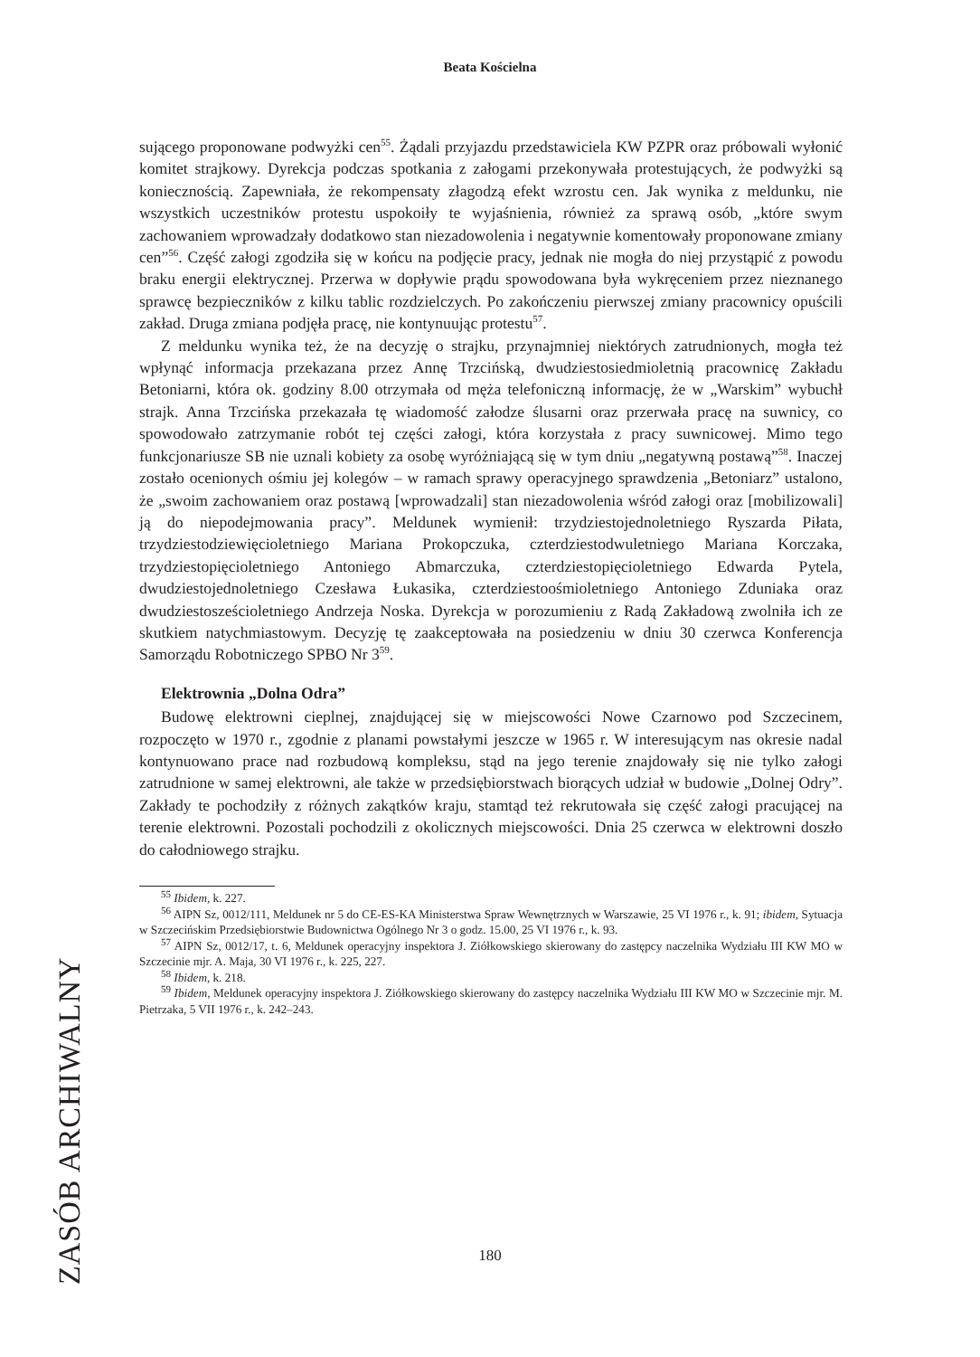Beata Kościelna
sującego proponowane podwyżki cen<sup>55</sup>. Żądali przyjazdu przedstawiciela KW PZPR oraz próbowali wyłonić komitet strajkowy. Dyrekcja podczas spotkania z załogami przekonywała protestujących, że podwyżki są koniecznością. Zapewniała, że rekompensaty złagodzą efekt wzrostu cen. Jak wynika z meldunku, nie wszystkich uczestników protestu uspokoiły te wyjaśnienia, również za sprawą osób, „które swym zachowaniem wprowadzały dodatkowo stan niezadowolenia i negatywnie komentowały proponowane zmiany cen”<sup>56</sup>. Część załogi zgodziła się w końcu na podjęcie pracy, jednak nie mogła do niej przystąpić z powodu braku energii elektrycznej. Przerwa w dopływie prądu spowodowana była wykręceniem przez nieznanego sprawcę bezpieczników z kilku tablic rozdzielczych. Po zakończeniu pierwszej zmiany pracownicy opuścili zakład. Druga zmiana podjęła pracę, nie kontynuując protestu<sup>57</sup>.
Z meldunku wynika też, że na decyzję o strajku, przynajmniej niektórych zatrudnionych, mogła też wpłynąć informacja przekazana przez Annę Trzcińską, dwudziestosiedmioletnią pracownicę Zakładu Betoniarni, która ok. godziny 8.00 otrzymała od męża telefoniczną informację, że w „Warskim” wybuchł strajk. Anna Trzcińska przekazała tę wiadomość załodze ślusarni oraz przerwała pracę na suwnicy, co spowodowało zatrzymanie robót tej części załogi, która korzystała z pracy suwnicowej. Mimo tego funkcjonariusze SB nie uznali kobiety za osobę wyróżniającą się w tym dniu „negatywną postawą”<sup>58</sup>. Inaczej zostało ocenionych ośmiu jej kolegów – w ramach sprawy operacyjnego sprawdzenia „Betoniarz” ustalono, że „swoim zachowaniem oraz postawą [wprowadzali] stan niezadowolenia wśród załogi oraz [mobilizowali] ją do niepodejmowania pracy”. Meldunek wymienił: trzydziestojednoletniego Ryszarda Piłata, trzydziestodziewięcioletniego Mariana Prokopczuka, czterdziestodwuletniego Mariana Korczaka, trzydziestopięcioletniego Antoniego Abmarczuka, czterdziestopięcioletniego Edwarda Pytela, dwudziestojednoletniego Czesława Łukasika, czterdziestoośmioletniego Antoniego Zduniaka oraz dwudziestosześcioletniego Andrzeja Noska. Dyrekcja w porozumieniu z Radą Zakładową zwolniła ich ze skutkiem natychmiastowym. Decyzję tę zaakceptowała na posiedzeniu w dniu 30 czerwca Konferencja Samorządu Robotniczego SPBO Nr 3<sup>59</sup>.
Elektrownia „Dolna Odra”
Budowę elektrowni cieplnej, znajdującej się w miejscowości Nowe Czarnowo pod Szczecinem, rozpoczęto w 1970 r., zgodnie z planami powstałymi jeszcze w 1965 r. W interesującym nas okresie nadal kontynuowano prace nad rozbudową kompleksu, stąd na jego terenie znajdowały się nie tylko załogi zatrudnione w samej elektrowni, ale także w przedsiębiorstwach biorących udział w budowie „Dolnej Odry”. Zakłady te pochodziły z różnych zakątków kraju, stamtąd też rekrutowała się część załogi pracującej na terenie elektrowni. Pozostali pochodzili z okolicznych miejscowości. Dnia 25 czerwca w elektrowni doszło do całodniowego strajku.
<sup>55</sup> Ibidem, k. 227.
<sup>56</sup> AIPN Sz, 0012/111, Meldunek nr 5 do CE-ES-KA Ministerstwa Spraw Wewnętrznych w Warszawie, 25 VI 1976 r., k. 91; ibidem, Sytuacja w Szczecińskim Przedsiębiorstwie Budownictwa Ogólnego Nr 3 o godz. 15.00, 25 VI 1976 r., k. 93.
<sup>57</sup> AIPN Sz, 0012/17, t. 6, Meldunek operacyjny inspektora J. Ziółkowskiego skierowany do zastępcy naczelnika Wydziału III KW MO w Szczecinie mjr. A. Maja, 30 VI 1976 r., k. 225, 227.
<sup>58</sup> Ibidem, k. 218.
<sup>59</sup> Ibidem, Meldunek operacyjny inspektora J. Ziółkowskiego skierowany do zastępcy naczelnika Wydziału III KW MO w Szczecinie mjr. M. Pietrzaka, 5 VII 1976 r., k. 242–243.
ZASÓB ARCHIWALNY
180